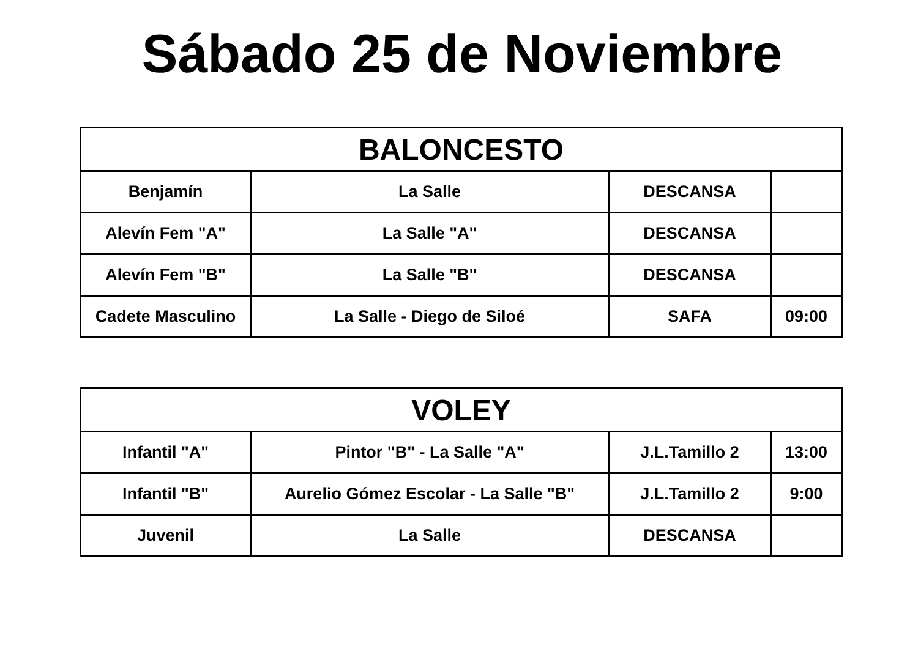Sábado 25 de Noviembre
| BALONCESTO | | | |
| --- | --- | --- | --- |
| Benjamín | La Salle | DESCANSA | |
| Alevín Fem "A" | La Salle "A" | DESCANSA | |
| Alevín Fem "B" | La Salle "B" | DESCANSA | |
| Cadete Masculino | La Salle - Diego de Siloé | SAFA | 09:00 |
| VOLEY | | | |
| --- | --- | --- | --- |
| Infantil "A" | Pintor "B" - La Salle "A" | J.L.Tamillo 2 | 13:00 |
| Infantil "B" | Aurelio Gómez Escolar - La Salle "B" | J.L.Tamillo 2 | 9:00 |
| Juvenil | La Salle | DESCANSA | |